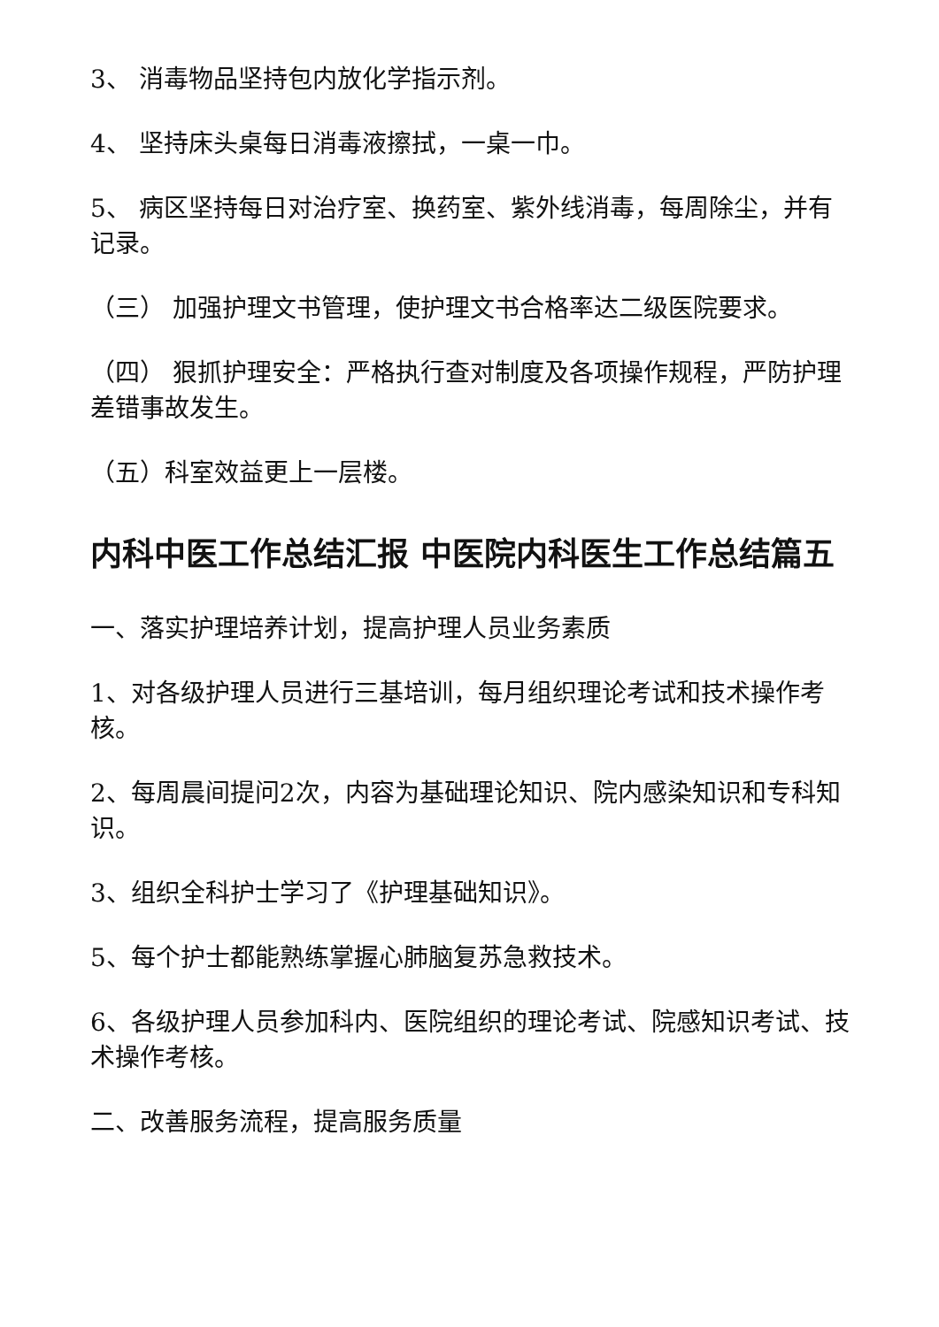3、 消毒物品坚持包内放化学指示剂。
4、 坚持床头桌每日消毒液擦拭，一桌一巾。
5、 病区坚持每日对治疗室、换药室、紫外线消毒，每周除尘，并有记录。
（三） 加强护理文书管理，使护理文书合格率达二级医院要求。
（四） 狠抓护理安全：严格执行查对制度及各项操作规程，严防护理差错事故发生。
（五）科室效益更上一层楼。
内科中医工作总结汇报 中医院内科医生工作总结篇五
一、落实护理培养计划，提高护理人员业务素质
1、对各级护理人员进行三基培训，每月组织理论考试和技术操作考核。
2、每周晨间提问2次，内容为基础理论知识、院内感染知识和专科知识。
3、组织全科护士学习了《护理基础知识》。
5、每个护士都能熟练掌握心肺脑复苏急救技术。
6、各级护理人员参加科内、医院组织的理论考试、院感知识考试、技术操作考核。
二、改善服务流程，提高服务质量